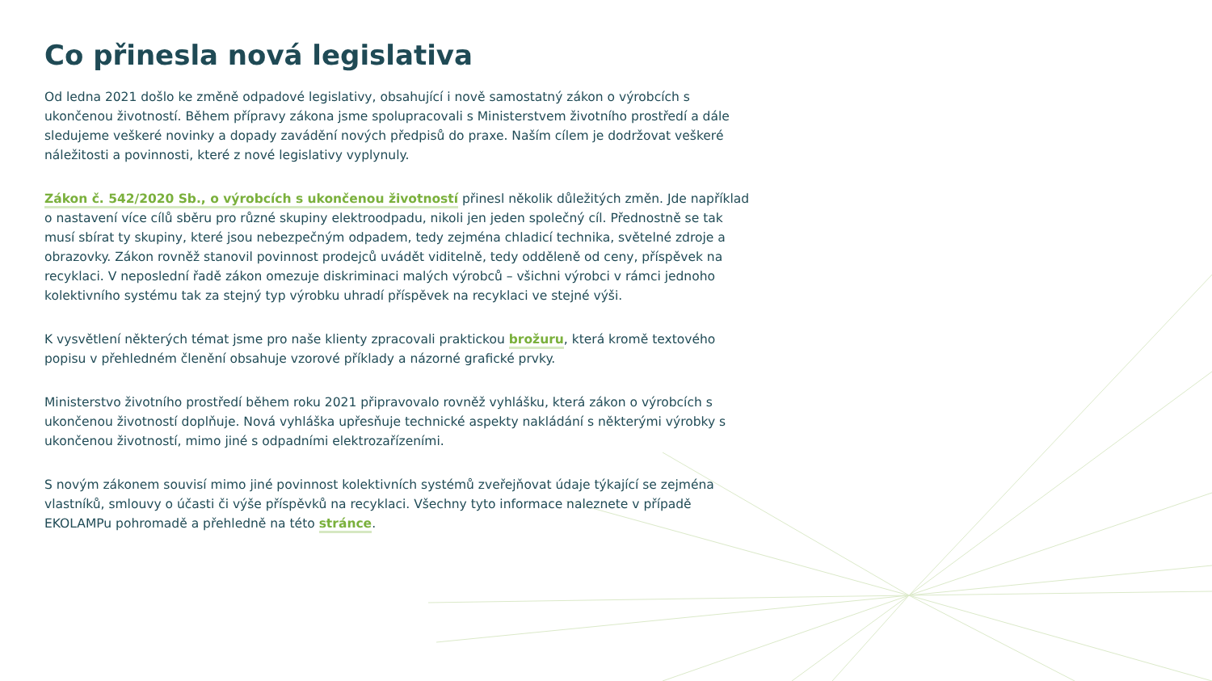Co přinesla nová legislativa
Od ledna 2021 došlo ke změně odpadové legislativy, obsahující i nově samostatný zákon o výrobcích s ukončenou životností. Během přípravy zákona jsme spolupracovali s Ministerstvem životního prostředí a dále sledujeme veškeré novinky a dopady zavádění nových předpisů do praxe. Naším cílem je dodržovat veškeré náležitosti a povinnosti, které z nové legislativy vyplynuly.
Zákon č. 542/2020 Sb., o výrobcích s ukončenou životností přinesl několik důležitých změn. Jde například o nastavení více cílů sběru pro různé skupiny elektroodpadu, nikoli jen jeden společný cíl. Přednostně se tak musí sbírat ty skupiny, které jsou nebezpečným odpadem, tedy zejména chladicí technika, světelné zdroje a obrazovky. Zákon rovněž stanovil povinnost prodejců uvádět viditelně, tedy odděleně od ceny, příspěvek na recyklaci. V neposlední řadě zákon omezuje diskriminaci malých výrobců – všichni výrobci v rámci jednoho kolektivního systému tak za stejný typ výrobku uhradí příspěvek na recyklaci ve stejné výši.
K vysvětlení některých témat jsme pro naše klienty zpracovali praktickou brožuru, která kromě textového popisu v přehledném členění obsahuje vzorové příklady a názorné grafické prvky.
Ministerstvo životního prostředí během roku 2021 připravovalo rovněž vyhlášku, která zákon o výrobcích s ukončenou životností doplňuje. Nová vyhláška upřesňuje technické aspekty nakládání s některými výrobky s ukončenou životností, mimo jiné s odpadními elektrozařízeními.
S novým zákonem souvisí mimo jiné povinnost kolektivních systémů zveřejňovat údaje týkající se zejména vlastníků, smlouvy o účasti či výše příspěvků na recyklaci. Všechny tyto informace naleznete v případě EKOLAMPu pohromadě a přehledně na této stránce.